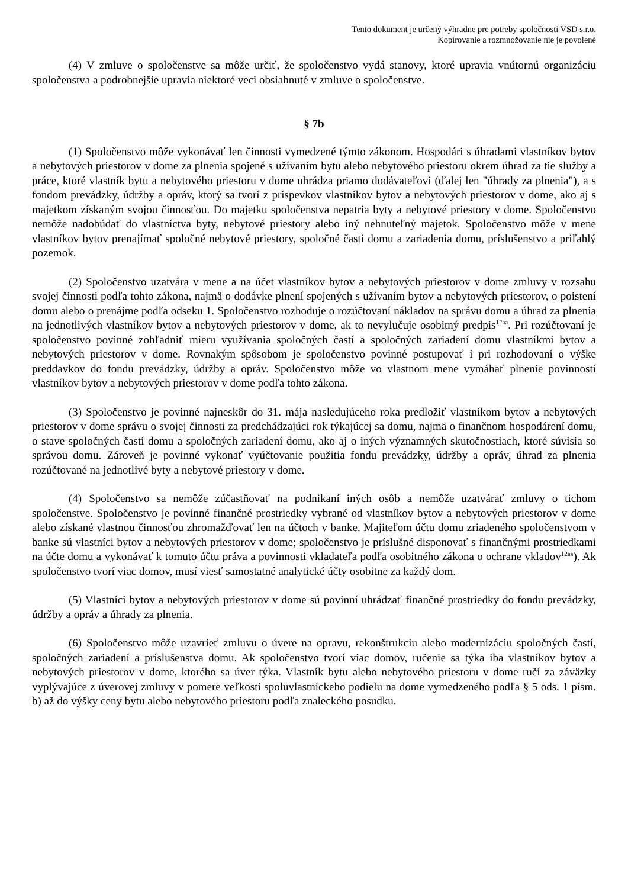Tento dokument je určený výhradne pre potreby spoločnosti VSD s.r.o.
Kopírovanie a rozmnožovanie nie je povolené
(4) V zmluve o spoločenstve sa môže určiť, že spoločenstvo vydá stanovy, ktoré upravia vnútornú organizáciu spoločenstva a podrobnejšie upravia niektoré veci obsiahnuté v zmluve o spoločenstve.
§ 7b
(1) Spoločenstvo môže vykonávať len činnosti vymedzené týmto zákonom. Hospodári s úhradami vlastníkov bytov a nebytových priestorov v dome za plnenia spojené s užívaním bytu alebo nebytového priestoru okrem úhrad za tie služby a práce, ktoré vlastník bytu a nebytového priestoru v dome uhrádza priamo dodávateľovi (ďalej len "úhrady za plnenia"), a s fondom prevádzky, údržby a opráv, ktorý sa tvorí z príspevkov vlastníkov bytov a nebytových priestorov v dome, ako aj s majetkom získaným svojou činnosťou. Do majetku spoločenstva nepatria byty a nebytové priestory v dome. Spoločenstvo nemôže nadobúdať do vlastníctva byty, nebytové priestory alebo iný nehnuteľný majetok. Spoločenstvo môže v mene vlastníkov bytov prenajímať spoločné nebytové priestory, spoločné časti domu a zariadenia domu, príslušenstvo a priľahlý pozemok.
(2) Spoločenstvo uzatvára v mene a na účet vlastníkov bytov a nebytových priestorov v dome zmluvy v rozsahu svojej činnosti podľa tohto zákona, najmä o dodávke plnení spojených s užívaním bytov a nebytových priestorov, o poistení domu alebo o prenájme podľa odseku 1. Spoločenstvo rozhoduje o rozúčtovaní nákladov na správu domu a úhrad za plnenia na jednotlivých vlastníkov bytov a nebytových priestorov v dome, ak to nevylučuje osobitný predpis<sup>12aa</sup>. Pri rozúčtovaní je spoločenstvo povinné zohľadniť mieru využívania spoločných častí a spoločných zariadení domu vlastníkmi bytov a nebytových priestorov v dome. Rovnakým spôsobom je spoločenstvo povinné postupovať i pri rozhodovaní o výške preddavkov do fondu prevádzky, údržby a opráv. Spoločenstvo môže vo vlastnom mene vymáhať plnenie povinností vlastníkov bytov a nebytových priestorov v dome podľa tohto zákona.
(3) Spoločenstvo je povinné najneskôr do 31. mája nasledujúceho roka predložiť vlastníkom bytov a nebytových priestorov v dome správu o svojej činnosti za predchádzajúci rok týkajúcej sa domu, najmä o finančnom hospodárení domu, o stave spoločných častí domu a spoločných zariadení domu, ako aj o iných významných skutočnostiach, ktoré súvisia so správou domu. Zároveň je povinné vykonať vyúčtovanie použitia fondu prevádzky, údržby a opráv, úhrad za plnenia rozúčtované na jednotlivé byty a nebytové priestory v dome.
(4) Spoločenstvo sa nemôže zúčastňovať na podnikaní iných osôb a nemôže uzatvárať zmluvy o tichom spoločenstve. Spoločenstvo je povinné finančné prostriedky vybrané od vlastníkov bytov a nebytových priestorov v dome alebo získané vlastnou činnosťou zhromažďovať len na účtoch v banke. Majiteľom účtu domu zriadeného spoločenstvom v banke sú vlastníci bytov a nebytových priestorov v dome; spoločenstvo je príslušné disponovať s finančnými prostriedkami na účte domu a vykonávať k tomuto účtu práva a povinnosti vkladateľa podľa osobitného zákona o ochrane vkladov<sup>12aa</sup>). Ak spoločenstvo tvorí viac domov, musí viesť samostatné analytické účty osobitne za každý dom.
(5) Vlastníci bytov a nebytových priestorov v dome sú povinní uhrádzať finančné prostriedky do fondu prevádzky, údržby a opráv a úhrady za plnenia.
(6) Spoločenstvo môže uzavrieť zmluvu o úvere na opravu, rekonštrukciu alebo modernizáciu spoločných častí, spoločných zariadení a príslušenstva domu. Ak spoločenstvo tvorí viac domov, ručenie sa týka iba vlastníkov bytov a nebytových priestorov v dome, ktorého sa úver týka. Vlastník bytu alebo nebytového priestoru v dome ručí za záväzky vyplývajúce z úverovej zmluvy v pomere veľkosti spoluvlastníckeho podielu na dome vymedzeného podľa § 5 ods. 1 písm. b) až do výšky ceny bytu alebo nebytového priestoru podľa znaleckého posudku.